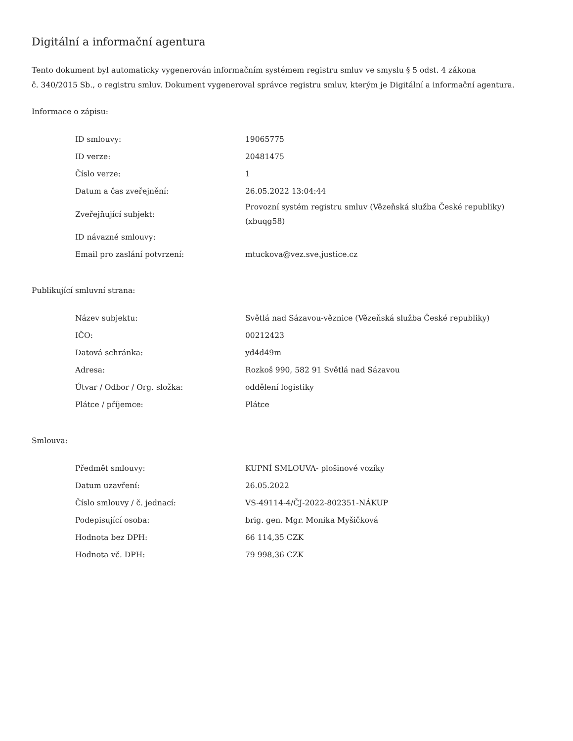Digitální a informační agentura
Tento dokument byl automaticky vygenerován informačním systémem registru smluv ve smyslu § 5 odst. 4 zákona
č. 340/2015 Sb., o registru smluv. Dokument vygeneroval správce registru smluv, kterým je Digitální a informační agentura.
Informace o zápisu:
| ID smlouvy: | 19065775 |
| ID verze: | 20481475 |
| Číslo verze: | 1 |
| Datum a čas zveřejnění: | 26.05.2022 13:04:44 |
| Zveřejňující subjekt: | Provozní systém registru smluv (Vězeňská služba České republiky) (xbuqg58) |
| ID návazné smlouvy: | |
| Email pro zaslání potvrzení: | mtuckova@vez.sve.justice.cz |
Publikující smluvní strana:
| Název subjektu: | Světlá nad Sázavou-věznice (Vězeňská služba České republiky) |
| IČO: | 00212423 |
| Datová schránka: | yd4d49m |
| Adresa: | Rozkoš 990, 582 91 Světlá nad Sázavou |
| Útvar / Odbor / Org. složka: | oddělení logistiky |
| Plátce / příjemce: | Plátce |
Smlouva:
| Předmět smlouvy: | KUPNÍ SMLOUVA- plošinové vozíky |
| Datum uzavření: | 26.05.2022 |
| Číslo smlouvy / č. jednací: | VS-49114-4/ČJ-2022-802351-NÁKUP |
| Podepisující osoba: | brig. gen. Mgr. Monika Myšičková |
| Hodnota bez DPH: | 66 114,35 CZK |
| Hodnota vč. DPH: | 79 998,36 CZK |